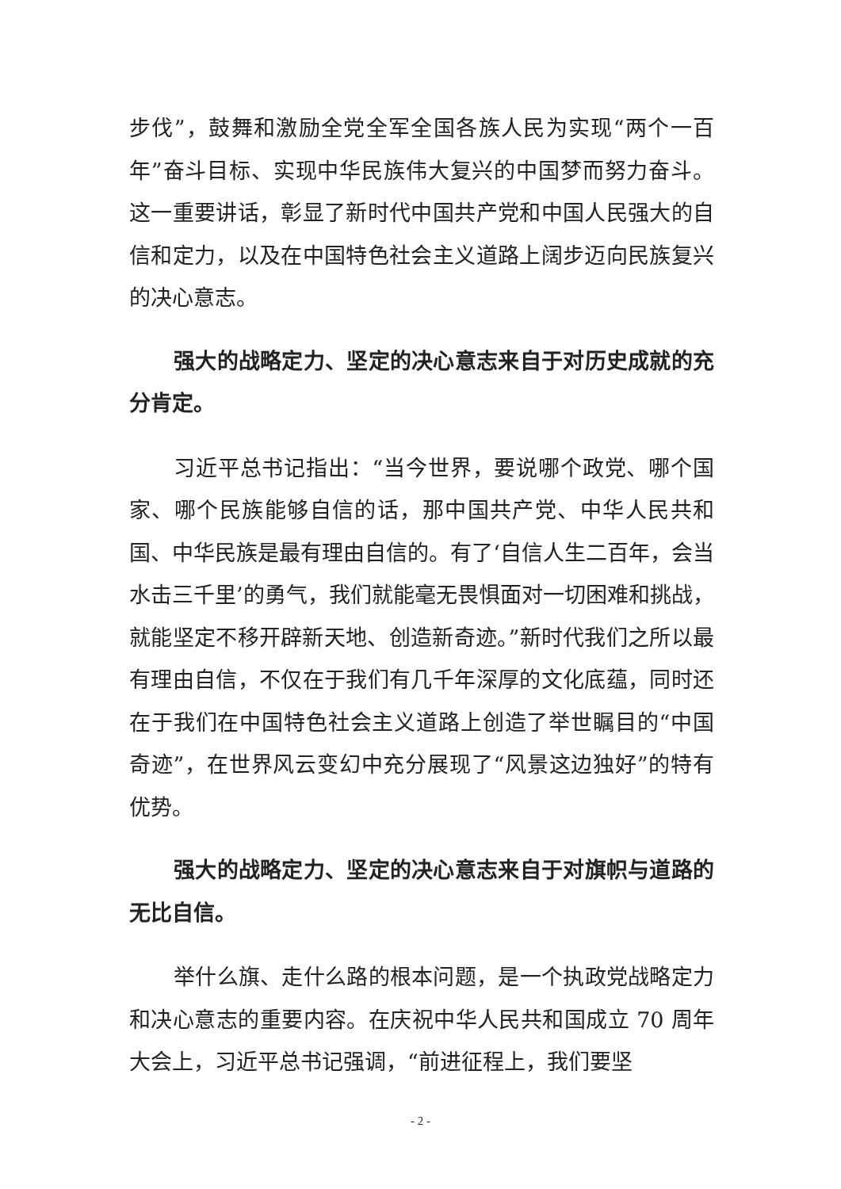步伐”，鼓舞和激励全党全军全国各族人民为实现“两个一百年”奋斗目标、实现中华民族伟大复兴的中国梦而努力奋斗。这一重要讲话，彰显了新时代中国共产党和中国人民强大的自信和定力，以及在中国特色社会主义道路上阔步迈向民族复兴的决心意志。
强大的战略定力、坚定的决心意志来自于对历史成就的充分肯定。
习近平总书记指出：“当今世界，要说哪个政党、哪个国家、哪个民族能够自信的话，那中国共产党、中华人民共和国、中华民族是最有理由自信的。有了‘自信人生二百年，会当水击三千里’的勇气，我们就能毫无畏惧面对一切困难和挑战，就能坚定不移开辟新天地、创造新奇迹。”新时代我们之所以最有理由自信，不仅在于我们有几千年深厚的文化底蕴，同时还在于我们在中国特色社会主义道路上创造了举世瞩目的“中国奇迹”，在世界风云变幻中充分展现了“风景这边独好”的特有优势。
强大的战略定力、坚定的决心意志来自于对旗帜与道路的无比自信。
举什么旗、走什么路的根本问题，是一个执政党战略定力和决心意志的重要内容。在庆祝中华人民共和国成立 70 周年大会上，习近平总书记强调，“前进征程上，我们要坚
- 2 -